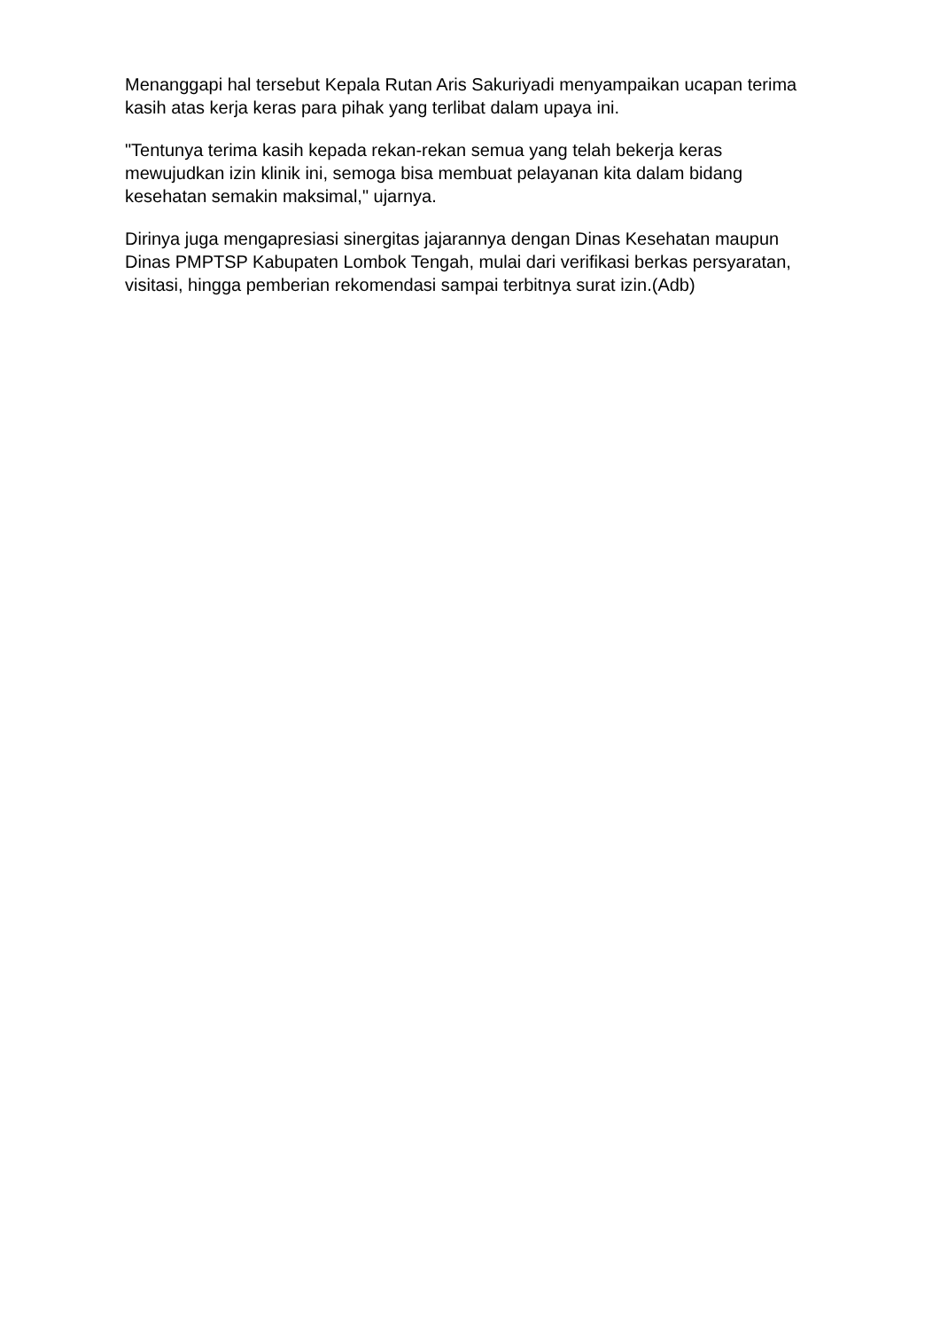Menanggapi hal tersebut Kepala Rutan Aris Sakuriyadi menyampaikan ucapan terima kasih atas kerja keras para pihak yang terlibat dalam upaya ini.
"Tentunya terima kasih kepada rekan-rekan semua yang telah bekerja keras mewujudkan izin klinik ini, semoga bisa membuat pelayanan kita dalam bidang kesehatan semakin maksimal," ujarnya.
Dirinya juga mengapresiasi sinergitas jajarannya dengan Dinas Kesehatan maupun Dinas PMPTSP Kabupaten Lombok Tengah, mulai dari verifikasi berkas persyaratan, visitasi, hingga pemberian rekomendasi sampai terbitnya surat izin.(Adb)